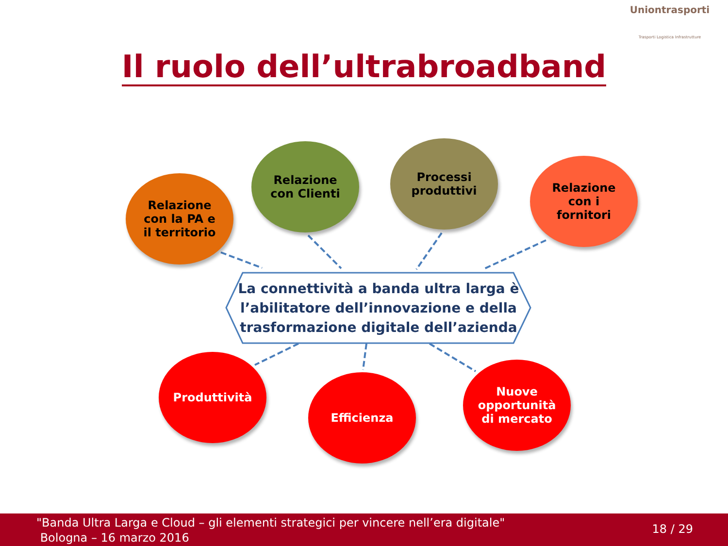Uniontrasporti
Trasporti Logistica Infrastrutture
Il ruolo dell’ultrabroadband
Relazione
con la PA e
il territorio
Relazione
con Clienti
Processi
produttivi
Relazione
con i
fornitori
La connettività a banda ultra larga è
l’abilitatore dell’innovazione e della
trasformazione digitale dell’azienda
Produttività
Efficienza
Nuove
opportunità
di mercato
"Banda Ultra Larga e Cloud – gli elementi strategici per vincere nell’era digitale"
Bologna – 16 marzo 2016
18 / 29